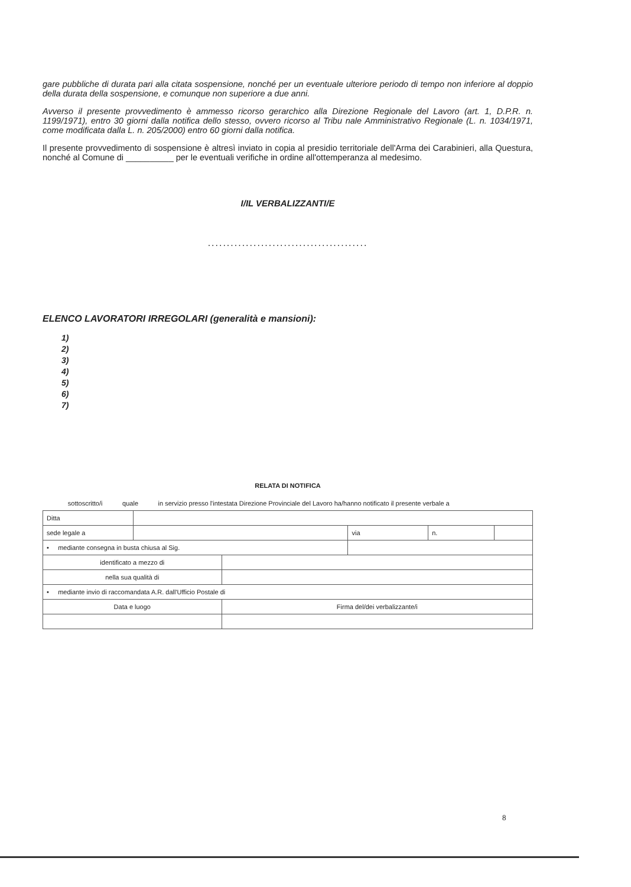gare pubbliche di durata pari alla citata sospensione, nonché per un eventuale ulteriore periodo di tempo non inferiore al doppio della durata della sospensione, e comunque non superiore a due anni.
Avverso il presente provvedimento è ammesso ricorso gerarchico alla Direzione Regionale del Lavoro (art. 1, D.P.R. n. 1199/1971), entro 30 giorni dalla notifica dello stesso, ovvero ricorso al Tribu nale Amministrativo Regionale (L. n. 1034/1971, come modificata dalla L. n. 205/2000) entro 60 giorni dalla notifica.
Il presente provvedimento di sospensione è altresì inviato in copia al presidio territoriale dell'Arma dei Carabinieri, alla Questura, nonché al Comune di __________ per le eventuali verifiche in ordine all'ottemperanza al medesimo.
I/IL VERBALIZZANTI/E
..........................................
ELENCO LAVORATORI IRREGOLARI (generalità e mansioni):
1)
2)
3)
4)
5)
6)
7)
RELATA DI NOTIFICA
sottoscritto/i quale in servizio presso l'intestata Direzione Provinciale del Lavoro ha/hanno notificato il presente verbale a
| Ditta | | | | | |
| sede legale a | | | via | n. | |
| • mediante consegna in busta chiusa al Sig. | | | | | |
| identificato a mezzo di | | | | | |
| nella sua qualità di | | | | | |
| • mediante invio di raccomandata A.R. dall'Ufficio Postale di | | | | | |
| Data e luogo | | Firma del/dei verbalizzante/i | | | |
8